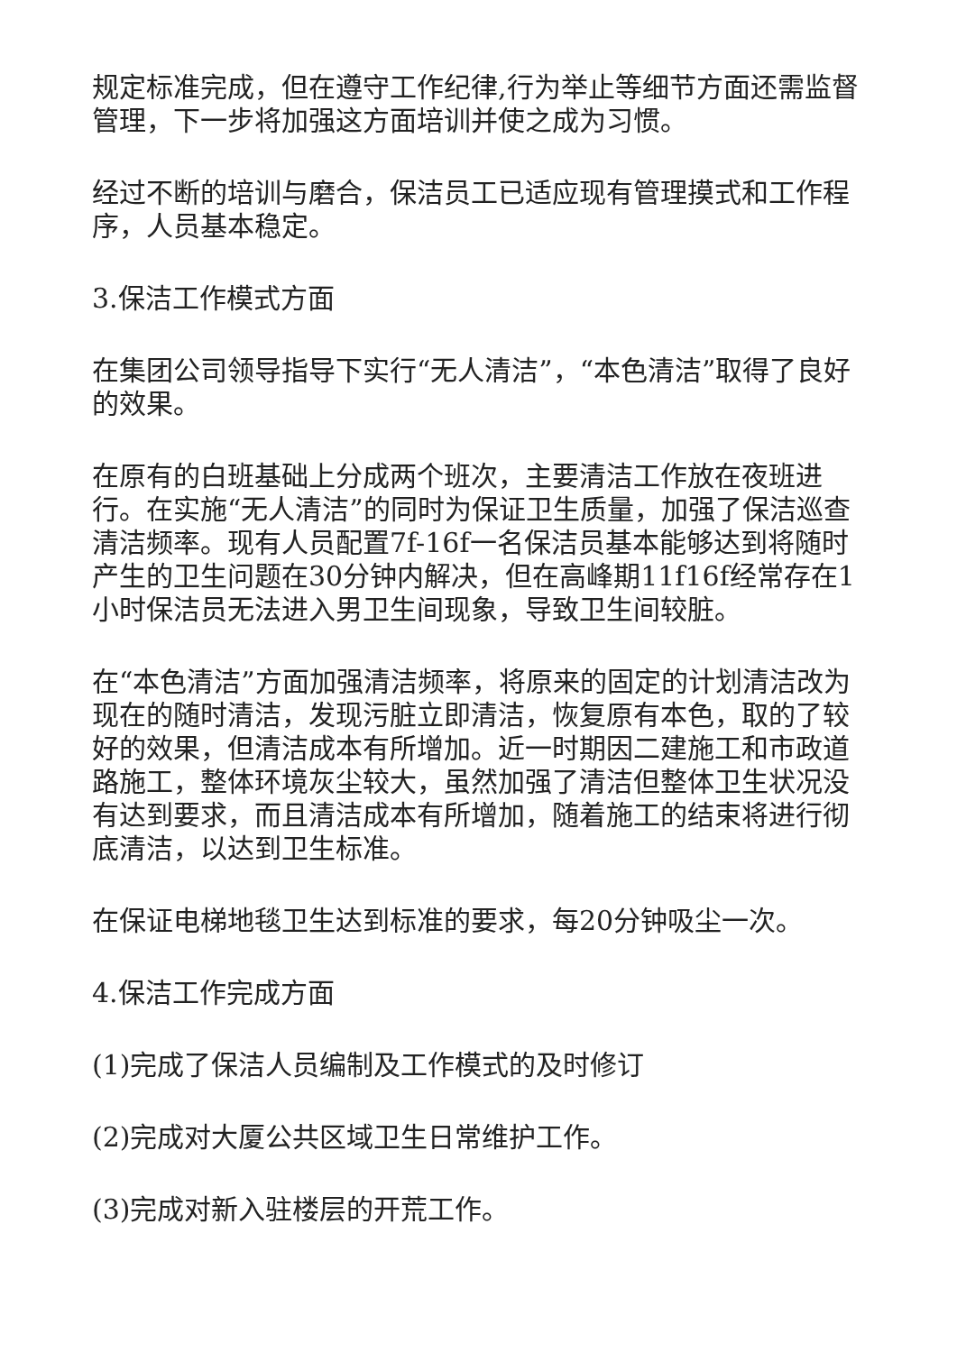规定标准完成，但在遵守工作纪律,行为举止等细节方面还需监督管理，下一步将加强这方面培训并使之成为习惯。
经过不断的培训与磨合，保洁员工已适应现有管理摸式和工作程序，人员基本稳定。
3.保洁工作模式方面
在集团公司领导指导下实行“无人清洁”，“本色清洁”取得了良好的效果。
在原有的白班基础上分成两个班次，主要清洁工作放在夜班进行。在实施“无人清洁”的同时为保证卫生质量，加强了保洁巡查清洁频率。现有人员配置7f-16f一名保洁员基本能够达到将随时产生的卫生问题在30分钟内解决，但在高峰期11f16f经常存在1小时保洁员无法进入男卫生间现象，导致卫生间较脏。
在“本色清洁”方面加强清洁频率，将原来的固定的计划清洁改为现在的随时清洁，发现污脏立即清洁，恢复原有本色，取的了较好的效果，但清洁成本有所增加。近一时期因二建施工和市政道路施工，整体环境灰尘较大，虽然加强了清洁但整体卫生状况没有达到要求，而且清洁成本有所增加，随着施工的结束将进行彻底清洁，以达到卫生标准。
在保证电梯地毯卫生达到标准的要求，每20分钟吸尘一次。
4.保洁工作完成方面
(1)完成了保洁人员编制及工作模式的及时修订
(2)完成对大厦公共区域卫生日常维护工作。
(3)完成对新入驻楼层的开荒工作。